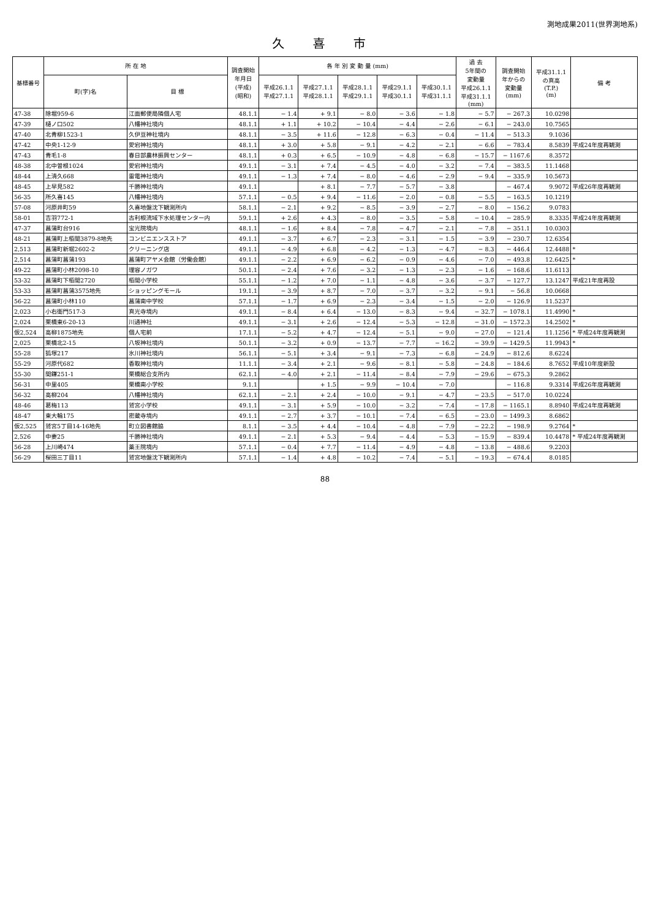測地成果2011(世界測地系)
久 喜 市
| 基標番号 | 所 在 地 | | 調査開始 年月日 (平成) (昭和) | 各 年 別 変 動 量 (mm) | | | | | 過 去 5年間の 変動量 平成26.1.1 平成31.1.1 (mm) | 調査開始 年からの 変動量 (mm) | 平成31.1.1 の真高 (T.P.) (m) | 備 考 |
| --- | --- | --- | --- | --- | --- | --- | --- | --- | --- | --- | --- | --- |
| | 町(字)名 | 目 標 | | 平成26.1.1 平成27.1.1 | 平成27.1.1 平成28.1.1 | 平成28.1.1 平成29.1.1 | 平成29.1.1 平成30.1.1 | 平成30.1.1 平成31.1.1 | | | | |
| 47-38 | 除堀959-6 | 江面郵便局隣個人宅 | 48.1.1 | − 1.4 | + 9.1 | − 8.0 | − 3.6 | − 1.8 | − 5.7 | − 267.3 | 10.0298 | |
| 47-39 | 樋ノ口502 | 八幡神社境内 | 48.1.1 | + 1.1 | + 10.2 | − 10.4 | − 4.4 | − 2.6 | − 6.1 | − 243.0 | 10.7565 | |
| 47-40 | 北青柳1523-1 | 久伊豆神社境内 | 48.1.1 | − 3.5 | + 11.6 | − 12.8 | − 6.3 | − 0.4 | − 11.4 | − 513.3 | 9.1036 | |
| 47-42 | 中央1-12-9 | 愛宕神社境内 | 48.1.1 | + 3.0 | + 5.8 | − 9.1 | − 4.2 | − 2.1 | − 6.6 | − 783.4 | 8.5839 | 平成24年度再観測 |
| 47-43 | 青毛1-8 | 春日部農林振興センター | 48.1.1 | + 0.3 | + 6.5 | − 10.9 | − 4.8 | − 6.8 | − 15.7 | − 1167.6 | 8.3572 | |
| 48-38 | 北中曽根1024 | 愛宕神社境内 | 49.1.1 | − 3.1 | + 7.4 | − 4.5 | − 4.0 | − 3.2 | − 7.4 | − 383.5 | 11.1468 | |
| 48-44 | 上清久668 | 雷電神社境内 | 49.1.1 | − 1.3 | + 7.4 | − 8.0 | − 4.6 | − 2.9 | − 9.4 | − 335.9 | 10.5673 | |
| 48-45 | 上早見582 | 千勝神社境内 | 49.1.1 | | + 8.1 | − 7.7 | − 5.7 | − 3.8 | | − 467.4 | 9.9072 | 平成26年度再観測 |
| 56-35 | 所久喜145 | 八幡神社境内 | 57.1.1 | − 0.5 | + 9.4 | − 11.6 | − 2.0 | − 0.8 | − 5.5 | − 163.5 | 10.1219 | |
| 57-08 | 河原井町59 | 久喜地盤沈下観測所内 | 58.1.1 | − 2.1 | + 9.2 | − 8.5 | − 3.9 | − 2.7 | − 8.0 | − 156.2 | 9.0783 | |
| 58-01 | 吉羽772-1 | 古利根流域下水処理センター内 | 59.1.1 | + 2.6 | + 4.3 | − 8.0 | − 3.5 | − 5.8 | − 10.4 | − 285.9 | 8.3335 | 平成24年度再観測 |
| 47-37 | 菖蒲町台916 | 宝光院境内 | 48.1.1 | − 1.6 | + 8.4 | − 7.8 | − 4.7 | − 2.1 | − 7.8 | − 351.1 | 10.0303 | |
| 48-21 | 菖蒲町上栢間3879-8地先 | コンビニエンスストア | 49.1.1 | − 3.7 | + 6.7 | − 2.3 | − 3.1 | − 1.5 | − 3.9 | − 230.7 | 12.6354 | |
| 2,513 | 菖蒲町新堀2602-2 | クリーニング店 | 49.1.1 | − 4.9 | + 6.8 | − 4.2 | − 1.3 | − 4.7 | − 8.3 | − 446.4 | 12.4488 | * |
| 2,514 | 菖蒲町菖蒲193 | 菖蒲町アヤメ会館（労働会館） | 49.1.1 | − 2.2 | + 6.9 | − 6.2 | − 0.9 | − 4.6 | − 7.0 | − 493.8 | 12.6425 | * |
| 49-22 | 菖蒲町小林2098-10 | 理容ノガワ | 50.1.1 | − 2.4 | + 7.6 | − 3.2 | − 1.3 | − 2.3 | − 1.6 | − 168.6 | 11.6113 | |
| 53-32 | 菖蒲町下栢間2720 | 栢間小学校 | 55.1.1 | − 1.2 | + 7.0 | − 1.1 | − 4.8 | − 3.6 | − 3.7 | − 127.7 | 13.1247 | 平成21年度再設 |
| 53-33 | 菖蒲町菖蒲3575地先 | ショッピングモール | 19.1.1 | − 3.9 | + 8.7 | − 7.0 | − 3.7 | − 3.2 | − 9.1 | − 56.8 | 10.0668 | |
| 56-22 | 菖蒲町小林110 | 菖蒲南中学校 | 57.1.1 | − 1.7 | + 6.9 | − 2.3 | − 3.4 | − 1.5 | − 2.0 | − 126.9 | 11.5237 | |
| 2,023 | 小右衛門517-3 | 真光寺境内 | 49.1.1 | − 8.4 | + 6.4 | − 13.0 | − 8.3 | − 9.4 | − 32.7 | − 1078.1 | 11.4990 | * |
| 2,024 | 栗橋東6-20-13 | 川通神社 | 49.1.1 | − 3.1 | + 2.6 | − 12.4 | − 5.3 | − 12.8 | − 31.0 | − 1572.3 | 14.2502 | * |
| 仮2,524 | 高柳1875地先 | 個人宅前 | 17.1.1 | − 5.2 | + 4.7 | − 12.4 | − 5.1 | − 9.0 | − 27.0 | − 121.4 | 11.1256 | * 平成24年度再観測 |
| 2,025 | 栗橋北2-15 | 八坂神社境内 | 50.1.1 | − 3.2 | + 0.9 | − 13.7 | − 7.7 | − 16.2 | − 39.9 | − 1429.5 | 11.9943 | * |
| 55-28 | 狐塚217 | 氷川神社境内 | 56.1.1 | − 5.1 | + 3.4 | − 9.1 | − 7.3 | − 6.8 | − 24.9 | − 812.6 | 8.6224 | |
| 55-29 | 河原代682 | 香取神社境内 | 11.1.1 | − 3.4 | + 2.1 | − 9.6 | − 8.1 | − 5.8 | − 24.8 | − 184.6 | 8.7652 | 平成10年度新設 |
| 55-30 | 間鎌251-1 | 栗橋総合支所内 | 62.1.1 | − 4.0 | + 2.1 | − 11.4 | − 8.4 | − 7.9 | − 29.6 | − 675.3 | 9.2862 | |
| 56-31 | 中里405 | 栗橋南小学校 | 9.1.1 | | + 1.5 | − 9.9 | − 10.4 | − 7.0 | | − 116.8 | 9.3314 | 平成26年度再観測 |
| 56-32 | 高柳204 | 八幡神社境内 | 62.1.1 | − 2.1 | + 2.4 | − 10.0 | − 9.1 | − 4.7 | − 23.5 | − 517.0 | 10.0224 | |
| 48-46 | 葛梅113 | 鷲宮小学校 | 49.1.1 | − 3.1 | + 5.9 | − 10.0 | − 3.2 | − 7.4 | − 17.8 | − 1165.1 | 8.8940 | 平成24年度再観測 |
| 48-47 | 東大輪175 | 密蔵寺境内 | 49.1.1 | − 2.7 | + 3.7 | − 10.1 | − 7.4 | − 6.5 | − 23.0 | − 1499.3 | 8.6862 | |
| 仮2,525 | 鷲宮5丁目14-16地先 | 町立図書館脇 | 8.1.1 | − 3.5 | + 4.4 | − 10.4 | − 4.8 | − 7.9 | − 22.2 | − 198.9 | 9.2764 | * |
| 2,526 | 中妻25 | 千勝神社境内 | 49.1.1 | − 2.1 | + 5.3 | − 9.4 | − 4.4 | − 5.3 | − 15.9 | − 839.4 | 10.4478 | * 平成24年度再観測 |
| 56-28 | 上川崎474 | 薬王院境内 | 57.1.1 | − 0.4 | + 7.7 | − 11.4 | − 4.9 | − 4.8 | − 13.8 | − 488.6 | 9.2203 | |
| 56-29 | 桜田三丁目11 | 鷲宮地盤沈下観測所内 | 57.1.1 | − 1.4 | + 4.8 | − 10.2 | − 7.4 | − 5.1 | − 19.3 | − 674.4 | 8.0185 | |
88